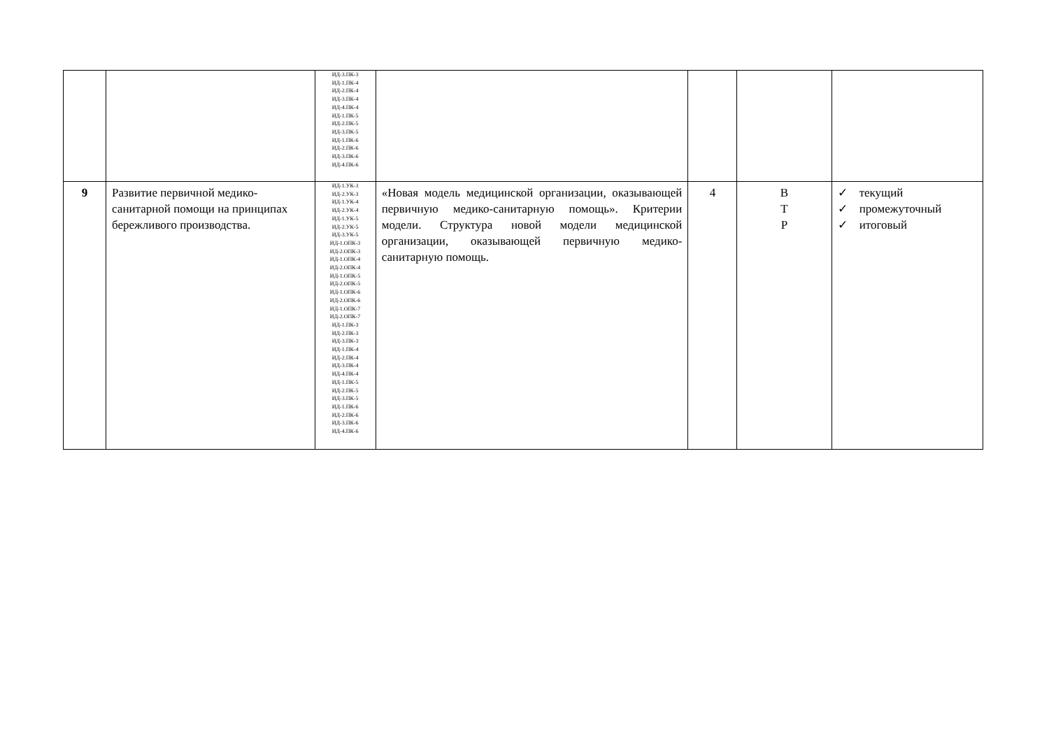| | | ИД-3.ПК-3 ИД-1.ПК-4 ИД-2.ПК-4 ИД-3.ПК-4 ИД-4.ПК-4 ИД-1.ПК-5 ИД-2.ПК-5 ИД-3.ПК-5 ИД-1.ПК-6 ИД-2.ПК-6 ИД-3.ПК-6 ИД-4.ПК-6 | | | | |
| 9 | Развитие первичной медико-санитарной помощи на принципах бережливого производства. | ИД-1.УК-3 ИД-2.УК-3 ИД-1.УК-4 ИД-2.УК-4 ИД-1.УК-5 ИД-2.УК-5 ИД-3.УК-5 ИД-1.ОПК-3 ИД-2.ОПК-3 ИД-1.ОПК-4 ИД-2.ОПК-4 ИД-1.ОПК-5 ИД-2.ОПК-5 ИД-1.ОПК-6 ИД-2.ОПК-6 ИД-1.ОПК-7 ИД-2.ОПК-7 ИД-1.ПК-3 ИД-2.ПК-3 ИД-3.ПК-3 ИД-1.ПК-4 ИД-2.ПК-4 ИД-3.ПК-4 ИД-4.ПК-4 ИД-1.ПК-5 ИД-2.ПК-5 ИД-3.ПК-5 ИД-1.ПК-6 ИД-2.ПК-6 ИД-3.ПК-6 ИД-4.ПК-6 | «Новая модель медицинской организации, оказывающей первичную медико-санитарную помощь». Критерии модели. Структура новой модели медицинской организации, оказывающей первичную медико-санитарную помощь. | 4 | В Т Р | ✓ текущий ✓ промежуточный ✓ итоговый |